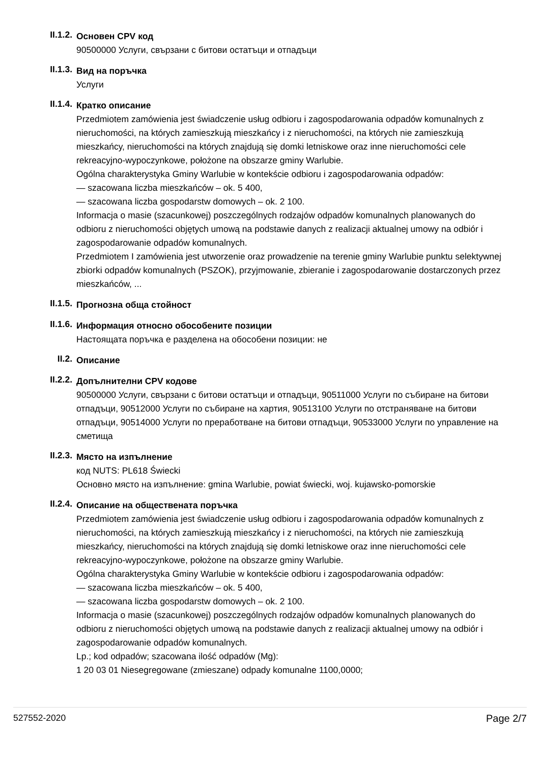II.1.2.
Основен CPV код
90500000 Услуги, свързани с битови остатъци и отпадъци
II.1.3.
Вид на поръчка
Услуги
II.1.4.
Кратко описание
Przedmiotem zamówienia jest świadczenie usług odbioru i zagospodarowania odpadów komunalnych z nieruchomości, na których zamieszkują mieszkańcy i z nieruchomości, na których nie zamieszkują mieszkańcy, nieruchomości na których znajdują się domki letniskowe oraz inne nieruchomości cele rekreacyjno-wypoczynkowe, położone na obszarze gminy Warlubie.
Ogólna charakterystyka Gminy Warlubie w kontekście odbioru i zagospodarowania odpadów:
— szacowana liczba mieszkańców – ok. 5 400,
— szacowana liczba gospodarstw domowych – ok. 2 100.
Informacja o masie (szacunkowej) poszczególnych rodzajów odpadów komunalnych planowanych do odbioru z nieruchomości objętych umową na podstawie danych z realizacji aktualnej umowy na odbiór i zagospodarowanie odpadów komunalnych.
Przedmiotem I zamówienia jest utworzenie oraz prowadzenie na terenie gminy Warlubie punktu selektywnej zbiorki odpadów komunalnych (PSZOK), przyjmowanie, zbieranie i zagospodarowanie dostarczonych przez mieszkańców, ...
II.1.5.
Прогнозна обща стойност
II.1.6.
Информация относно обособените позиции
Настоящата поръчка е разделена на обособени позиции: не
II.2.
Описание
II.2.2.
Допълнителни CPV кодове
90500000 Услуги, свързани с битови остатъци и отпадъци, 90511000 Услуги по събиране на битови отпадъци, 90512000 Услуги по събиране на хартия, 90513100 Услуги по отстраняване на битови отпадъци, 90514000 Услуги по преработване на битови отпадъци, 90533000 Услуги по управление на сметища
II.2.3.
Място на изпълнение
код NUTS: PL618 Świecki
Основно място на изпълнение: gmina Warlubie, powiat świecki, woj. kujawsko-pomorskie
II.2.4.
Описание на обществената поръчка
Przedmiotem zamówienia jest świadczenie usług odbioru i zagospodarowania odpadów komunalnych z nieruchomości, na których zamieszkują mieszkańcy i z nieruchomości, na których nie zamieszkują mieszkańcy, nieruchomości na których znajdują się domki letniskowe oraz inne nieruchomości cele rekreacyjno-wypoczynkowe, położone na obszarze gminy Warlubie.
Ogólna charakterystyka Gminy Warlubie w kontekście odbioru i zagospodarowania odpadów:
— szacowana liczba mieszkańców – ok. 5 400,
— szacowana liczba gospodarstw domowych – ok. 2 100.
Informacja o masie (szacunkowej) poszczególnych rodzajów odpadów komunalnych planowanych do odbioru z nieruchomości objętych umową na podstawie danych z realizacji aktualnej umowy na odbiór i zagospodarowanie odpadów komunalnych.
Lp.; kod odpadów; szacowana ilość odpadów (Mg):
1 20 03 01 Niesegregowane (zmieszane) odpady komunalne 1100,0000;
527552-2020 Page 2/7